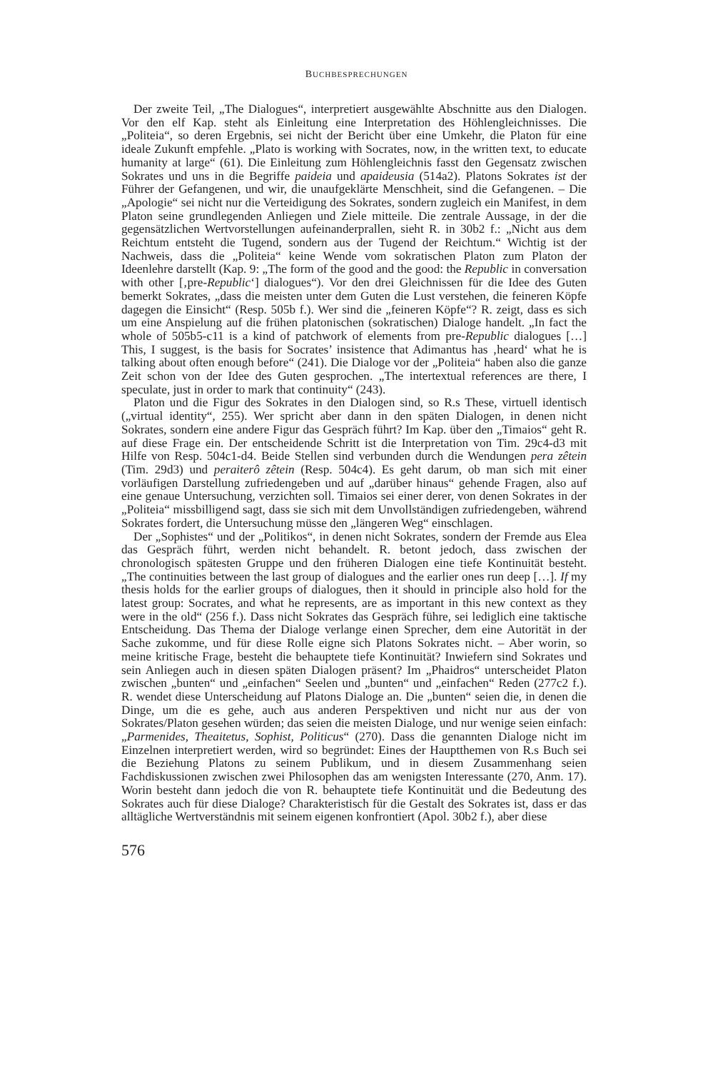BUCHBESPRECHUNGEN
Der zweite Teil, „The Dialogues“, interpretiert ausgewählte Abschnitte aus den Dialogen. Vor den elf Kap. steht als Einleitung eine Interpretation des Höhlengleichnisses. Die „Politeia“, so deren Ergebnis, sei nicht der Bericht über eine Umkehr, die Platon für eine ideale Zukunft empfehle. „Plato is working with Socrates, now, in the written text, to educate humanity at large“ (61). Die Einleitung zum Höhlengleichnis fasst den Gegensatz zwischen Sokrates und uns in die Begriffe paideia und apaideusia (514a2). Platons Sokrates ist der Führer der Gefangenen, und wir, die unaufgeklärte Menschheit, sind die Gefangenen. – Die „Apologie“ sei nicht nur die Verteidigung des Sokrates, sondern zugleich ein Manifest, in dem Platon seine grundlegenden Anliegen und Ziele mitteile. Die zentrale Aussage, in der die gegensätzlichen Wertvorstellungen aufeinanderprallen, sieht R. in 30b2 f.: „Nicht aus dem Reichtum entsteht die Tugend, sondern aus der Tugend der Reichtum.“ Wichtig ist der Nachweis, dass die „Politeia“ keine Wende vom sokratischen Platon zum Platon der Ideenlehre darstellt (Kap. 9: „The form of the good and the good: the Republic in conversation with other [‚pre-Republic‘] dialogues“). Vor den drei Gleichnissen für die Idee des Guten bemerkt Sokrates, „dass die meisten unter dem Guten die Lust verstehen, die feineren Köpfe dagegen die Einsicht“ (Resp. 505b f.). Wer sind die „feineren Köpfe“? R. zeigt, dass es sich um eine Anspielung auf die frühen platonischen (sokratischen) Dialoge handelt. „In fact the whole of 505b5-c11 is a kind of patchwork of elements from pre-Republic dialogues […] This, I suggest, is the basis for Socrates’ insistence that Adimantus has ‚heard‘ what he is talking about often enough before“ (241). Die Dialoge vor der „Politeia“ haben also die ganze Zeit schon von der Idee des Guten gesprochen. „The intertextual references are there, I speculate, just in order to mark that continuity“ (243).
Platon und die Figur des Sokrates in den Dialogen sind, so R.s These, virtuell identisch („virtual identity“, 255). Wer spricht aber dann in den späten Dialogen, in denen nicht Sokrates, sondern eine andere Figur das Gespräch führt? Im Kap. über den „Timaios“ geht R. auf diese Frage ein. Der entscheidende Schritt ist die Interpretation von Tim. 29c4-d3 mit Hilfe von Resp. 504c1-d4. Beide Stellen sind verbunden durch die Wendungen pera zêtein (Tim. 29d3) und peraiterô zêtein (Resp. 504c4). Es geht darum, ob man sich mit einer vorläufigen Darstellung zufriedengeben und auf „darüber hinaus“ gehende Fragen, also auf eine genaue Untersuchung, verzichten soll. Timaios sei einer derer, von denen Sokrates in der „Politeia“ missbilligend sagt, dass sie sich mit dem Unvollständigen zufriedengeben, während Sokrates fordert, die Untersuchung müsse den „längeren Weg“ einschlagen.
Der „Sophistes“ und der „Politikos“, in denen nicht Sokrates, sondern der Fremde aus Elea das Gespräch führt, werden nicht behandelt. R. betont jedoch, dass zwischen der chronologisch spätesten Gruppe und den früheren Dialogen eine tiefe Kontinuität besteht. „The continuities between the last group of dialogues and the earlier ones run deep […]. If my thesis holds for the earlier groups of dialogues, then it should in principle also hold for the latest group: Socrates, and what he represents, are as important in this new context as they were in the old“ (256 f.). Dass nicht Sokrates das Gespräch führe, sei lediglich eine taktische Entscheidung. Das Thema der Dialoge verlange einen Sprecher, dem eine Autorität in der Sache zukomme, und für diese Rolle eigne sich Platons Sokrates nicht. – Aber worin, so meine kritische Frage, besteht die behauptete tiefe Kontinuität? Inwiefern sind Sokrates und sein Anliegen auch in diesen späten Dialogen präsent? Im „Phaidros“ unterscheidet Platon zwischen „bunten“ und „einfachen“ Seelen und „bunten“ und „einfachen“ Reden (277c2 f.). R. wendet diese Unterscheidung auf Platons Dialoge an. Die „bunten“ seien die, in denen die Dinge, um die es gehe, auch aus anderen Perspektiven und nicht nur aus der von Sokrates/Platon gesehen würden; das seien die meisten Dialoge, und nur wenige seien einfach: „Parmenides, Theaitetus, Sophist, Politicus“ (270). Dass die genannten Dialoge nicht im Einzelnen interpretiert werden, wird so begründet: Eines der Hauptthemen von R.s Buch sei die Beziehung Platons zu seinem Publikum, und in diesem Zusammenhang seien Fachdiskussionen zwischen zwei Philosophen das am wenigsten Interessante (270, Anm. 17). Worin besteht dann jedoch die von R. behauptete tiefe Kontinuität und die Bedeutung des Sokrates auch für diese Dialoge? Charakteristisch für die Gestalt des Sokrates ist, dass er das alltägliche Wertverständnis mit seinem eigenen konfrontiert (Apol. 30b2 f.), aber diese
576